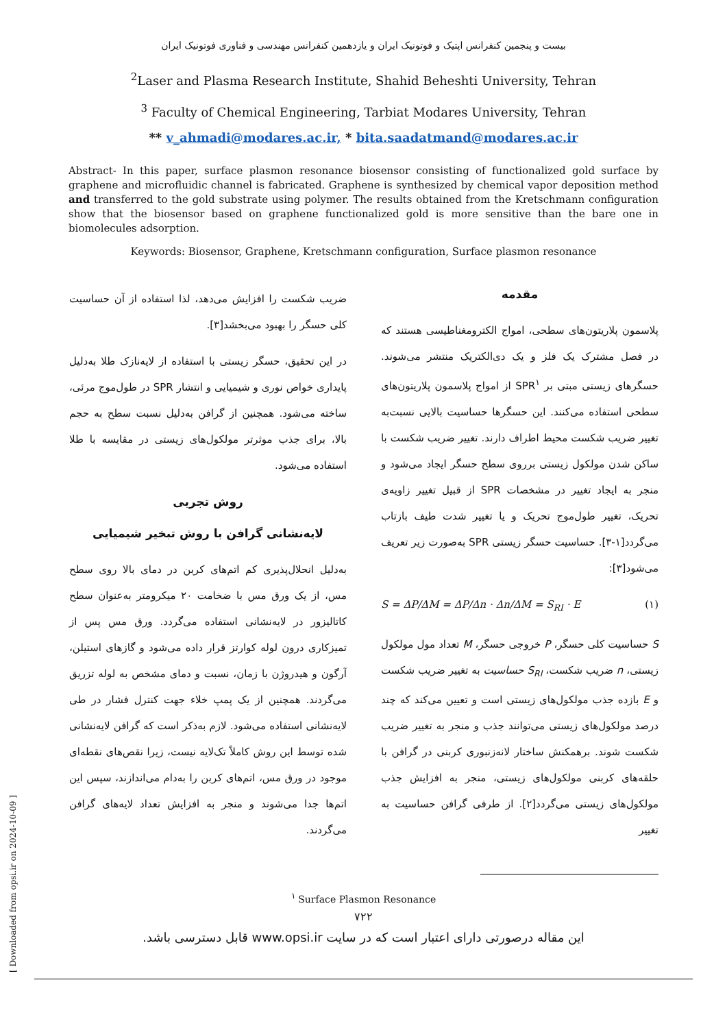بیست و پنجمین کنفرانس اپتیک و فوتونیک ایران و یازدهمین کنفرانس مهندسی و فناوری فوتونیک ایران
<sup>2</sup> Laser and Plasma Research Institute, Shahid Beheshti University, Tehran
<sup>3</sup> Faculty of Chemical Engineering, Tarbiat Modares University, Tehran
** v_ahmadi@modares.ac.ir, * bita.saadatmand@modares.ac.ir
Abstract- In this paper, surface plasmon resonance biosensor consisting of functionalized gold surface by graphene and microfluidic channel is fabricated. Graphene is synthesized by chemical vapor deposition method and transferred to the gold substrate using polymer. The results obtained from the Kretschmann configuration show that the biosensor based on graphene functionalized gold is more sensitive than the bare one in biomolecules adsorption.
Keywords: Biosensor, Graphene, Kretschmann configuration, Surface plasmon resonance
مقدمه
پلاسمون پلاریتون‌های سطحی، امواج الکترومغناطیسی هستند که در فصل مشترک یک فلز و یک دی‌الکتریک منتشر می‌شوند. حسگرهای زیستی مبتی بر SPR<sup>۱</sup> از امواج پلاسمون پلاریتون‌های سطحی استفاده می‌کنند. این حسگرها حساسیت بالایی نسبت‌به تغییر ضریب شکست محیط اطراف دارند. تغییر ضریب شکست با ساکن شدن مولکول زیستی برروی سطح حسگر ایجاد می‌شود و منجر به ایجاد تغییر در مشخصات SPR از قبیل تغییر زاویه‌ی تحریک، تغییر طول‌موج تحریک و یا تغییر شدت طیف بازتاب می‌گردد[۱-۳]. حساسیت حسگر زیستی SPR به‌صورت زیر تعریف می‌شود[۳]:
S = ΔP/ΔM = ΔP/Δn · Δn/ΔM = S<sub>RI</sub> · E (۱)
S حساسیت کلی حسگر، P خروجی حسگر، M تعداد مول مولکول زیستی، n ضریب شکست، S<sub>RI</sub> حساسیت به تغییر ضریب شکست و E بازده جذب مولکول‌های زیستی است و تعیین می‌کند که چند درصد مولکول‌های زیستی می‌توانند جذب و منجر به تغییر ضریب شکست شوند. برهمکنش ساختار لانه‌زنبوری کربنی در گرافن با حلقه‌های کربنی مولکول‌های زیستی، منجر به افزایش جذب مولکول‌های زیستی می‌گردد[۲]. از طرفی گرافن حساسیت به تغییر
ضریب شکست را افزایش می‌دهد، لذا استفاده از آن حساسیت کلی حسگر را بهبود می‌بخشد[۳].
در این تحقیق، حسگر زیستی با استفاده از لایه‌نازک طلا به‌دلیل پایداری خواص نوری و شیمیایی و انتشار SPR در طول‌موج مرئی، ساخته می‌شود. همچنین از گرافن به‌دلیل نسبت سطح به حجم بالا، برای جذب موثرتر مولکول‌های زیستی در مقایسه با طلا استفاده می‌شود.
روش تجربی
لایه‌نشانی گرافن با روش تبخیر شیمیایی
به‌دلیل انحلال‌پذیری کم اتم‌های کربن در دمای بالا روی سطح مس، از یک ورق مس با ضخامت ۲۰ میکرومتر به‌عنوان سطح کاتالیزور در لایه‌نشانی استفاده می‌گردد. ورق مس پس از تمیزکاری درون لوله کوارتز قرار داده می‌شود و گازهای استیلن، آرگون و هیدروژن با زمان، نسبت و دمای مشخص به لوله تزریق می‌گردند. همچنین از یک پمپ خلاء جهت کنترل فشار در طی لایه‌نشانی استفاده می‌شود. لازم به‌ذکر است که گرافن لایه‌نشانی شده توسط این روش کاملاً تک‌لایه نیست، زیرا نقص‌های نقطه‌ای موجود در ورق مس، اتم‌های کربن را به‌دام می‌اندازند، سپس این اتم‌ها جدا می‌شوند و منجر به افزایش تعداد لایه‌های گرافن می‌گردند.
<sup>۱</sup> Surface Plasmon Resonance
۷۲۲
این مقاله درصورتی دارای اعتبار است که در سایت www.opsi.ir قابل دسترسی باشد.
[ Downloaded from opsi.ir on 2024-10-09 ]